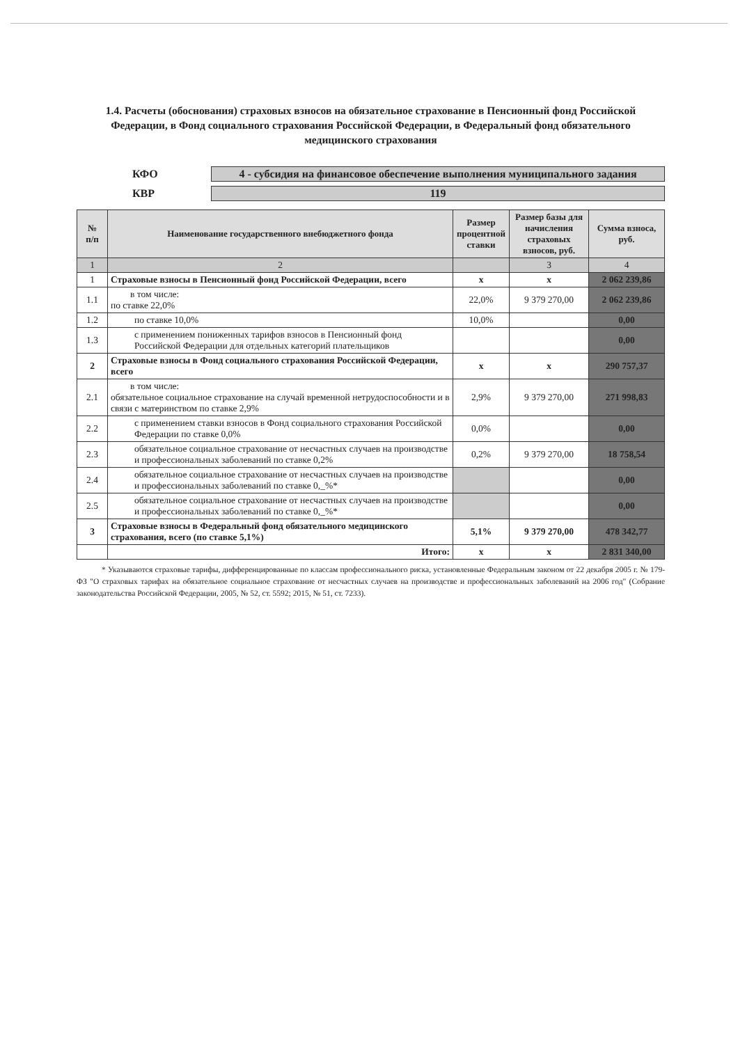1.4. Расчеты (обоснования) страховых взносов на обязательное страхование в Пенсионный фонд Российской Федерации, в Фонд социального страхования Российской Федерации, в Федеральный фонд обязательного медицинского страхования
КФО
4 - субсидия на финансовое обеспечение выполнения муниципального задания
КВР
119
| № п/п | Наименование государственного внебюджетного фонда | Размер процентной ставки | Размер базы для начисления страховых взносов, руб. | Сумма взноса, руб. |
| --- | --- | --- | --- | --- |
| 1 | 2 | | 3 | 4 |
| 1 | Страховые взносы в Пенсионный фонд Российской Федерации, всего | x | x | 2 062 239,86 |
| 1.1 | в том числе: по ставке 22,0% | 22,0% | 9 379 270,00 | 2 062 239,86 |
| 1.2 | по ставке 10,0% | 10,0% | | 0,00 |
| 1.3 | с применением пониженных тарифов взносов в Пенсионный фонд Российской Федерации для отдельных категорий плательщиков | | | 0,00 |
| 2 | Страховые взносы в Фонд социального страхования Российской Федерации, всего | x | x | 290 757,37 |
| 2.1 | в том числе: обязательное социальное страхование на случай временной нетрудоспособности и в связи с материнством по ставке 2,9% | 2,9% | 9 379 270,00 | 271 998,83 |
| 2.2 | с применением ставки взносов в Фонд социального страхования Российской Федерации по ставке 0,0% | 0,0% | | 0,00 |
| 2.3 | обязательное социальное страхование от несчастных случаев на производстве и профессиональных заболеваний по ставке 0,2% | 0,2% | 9 379 270,00 | 18 758,54 |
| 2.4 | обязательное социальное страхование от несчастных случаев на производстве и профессиональных заболеваний по ставке 0,_%* | | | 0,00 |
| 2.5 | обязательное социальное страхование от несчастных случаев на производстве и профессиональных заболеваний по ставке 0,_%* | | | 0,00 |
| 3 | Страховые взносы в Федеральный фонд обязательного медицинского страхования, всего (по ставке 5,1%) | 5,1% | 9 379 270,00 | 478 342,77 |
| | Итого: | x | x | 2 831 340,00 |
* Указываются страховые тарифы, дифференцированные по классам профессионального риска, установленные Федеральным законом от 22 декабря 2005 г. № 179-ФЗ "О страховых тарифах на обязательное социальное страхование от несчастных случаев на производстве и профессиональных заболеваний на 2006 год" (Собрание законодательства Российской Федерации, 2005, № 52, ст. 5592; 2015, № 51, ст. 7233).